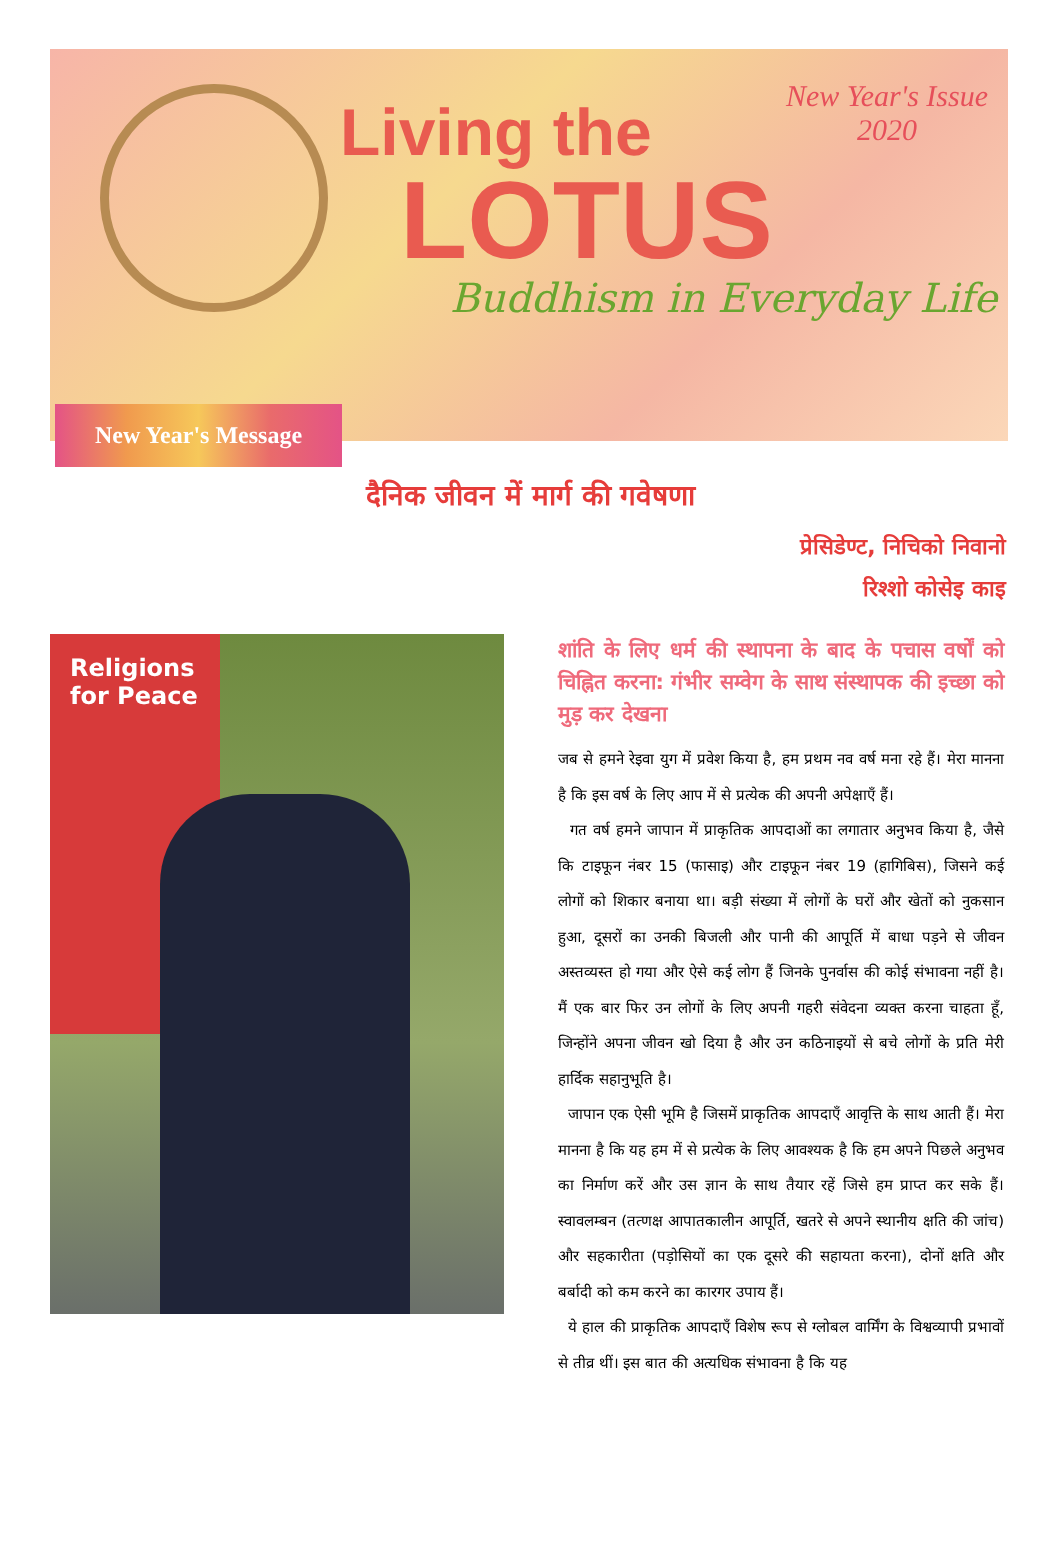Living the
LOTUS
Buddhism in Everyday Life
New Year's Issue
2020
New Year's Message
दैनिक जीवन में मार्ग की गवेषणा
प्रेसिडेण्ट, निचिको निवानो
रिश्शो कोसेइ काइ
Religions for Peace
शांति के लिए धर्म की स्थापना के बाद के पचास वर्षों को चिह्नित करना: गंभीर सम्वेग के साथ संस्थापक की इच्छा को मुड़ कर देखना
जब से हमने रेइवा युग में प्रवेश किया है, हम प्रथम नव वर्ष मना रहे हैं। मेरा मानना है कि इस वर्ष के लिए आप में से प्रत्येक की अपनी अपेक्षाएँ हैं।
गत वर्ष हमने जापान में प्राकृतिक आपदाओं का लगातार अनुभव किया है, जैसे कि टाइफून नंबर 15 (फासाइ) और टाइफून नंबर 19 (हागिबिस), जिसने कई लोगों को शिकार बनाया था। बड़ी संख्या में लोगों के घरों और खेतों को नुकसान हुआ, दूसरों का उनकी बिजली और पानी की आपूर्ति में बाधा पड़ने से जीवन अस्तव्यस्त हो गया और ऐसे कई लोग हैं जिनके पुनर्वास की कोई संभावना नहीं है। मैं एक बार फिर उन लोगों के लिए अपनी गहरी संवेदना व्यक्त करना चाहता हूँ, जिन्होंने अपना जीवन खो दिया है और उन कठिनाइयों से बचे लोगों के प्रति मेरी हार्दिक सहानुभूति है।
जापान एक ऐसी भूमि है जिसमें प्राकृतिक आपदाएँ आवृत्ति के साथ आती हैं। मेरा मानना है कि यह हम में से प्रत्येक के लिए आवश्यक है कि हम अपने पिछले अनुभव का निर्माण करें और उस ज्ञान के साथ तैयार रहें जिसे हम प्राप्त कर सके हैं। स्वावलम्बन (तत्णक्ष आपातकालीन आपूर्ति, खतरे से अपने स्थानीय क्षति की जांच) और सहकारीता (पड़ोसियों का एक दूसरे की सहायता करना), दोनों क्षति और बर्बादी को कम करने का कारगर उपाय हैं।
ये हाल की प्राकृतिक आपदाएँ विशेष रूप से ग्लोबल वार्मिंग के विश्वव्यापी प्रभावों से तीव्र थीं। इस बात की अत्यधिक संभावना है कि यह